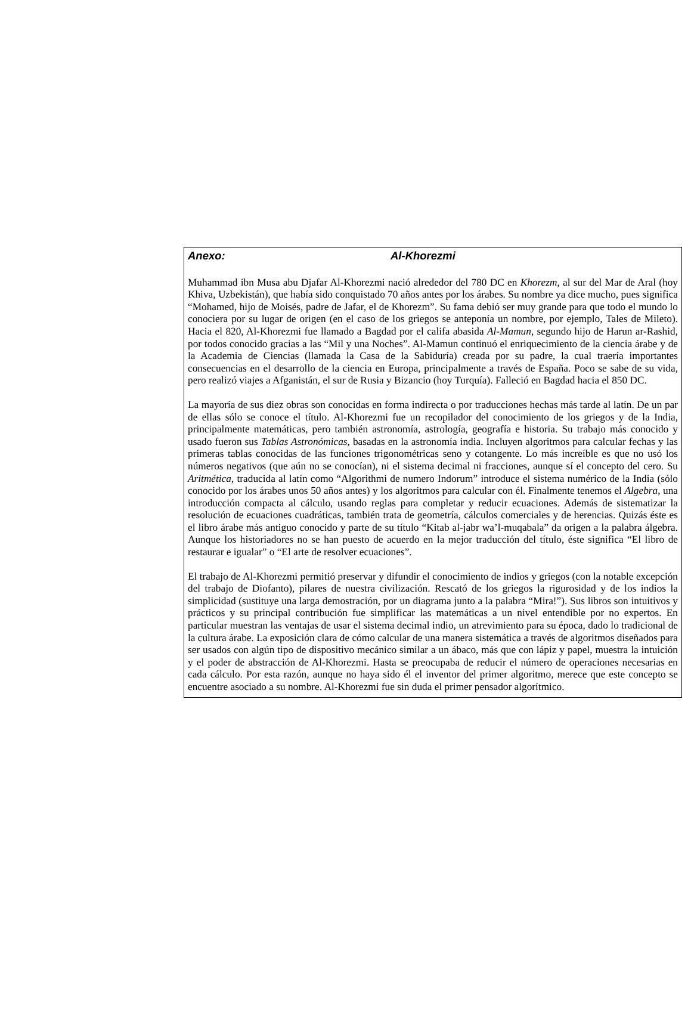Anexo: Al-Khorezmi
Muhammad ibn Musa abu Djafar Al-Khorezmi nació alrededor del 780 DC en Khorezm, al sur del Mar de Aral (hoy Khiva, Uzbekistán), que había sido conquistado 70 años antes por los árabes. Su nombre ya dice mucho, pues significa “Mohamed, hijo de Moisés, padre de Jafar, el de Khorezm”. Su fama debió ser muy grande para que todo el mundo lo conociera por su lugar de origen (en el caso de los griegos se anteponía un nombre, por ejemplo, Tales de Mileto). Hacia el 820, Al-Khorezmi fue llamado a Bagdad por el califa abasida Al-Mamun, segundo hijo de Harun ar-Rashid, por todos conocido gracias a las “Mil y una Noches”. Al-Mamun continuó el enriquecimiento de la ciencia árabe y de la Academia de Ciencias (llamada la Casa de la Sabiduría) creada por su padre, la cual traería importantes consecuencias en el desarrollo de la ciencia en Europa, principalmente a través de España. Poco se sabe de su vida, pero realizó viajes a Afganistán, el sur de Rusia y Bizancio (hoy Turquía). Falleció en Bagdad hacia el 850 DC.
La mayoría de sus diez obras son conocidas en forma indirecta o por traducciones hechas más tarde al latín. De un par de ellas sólo se conoce el título. Al-Khorezmi fue un recopilador del conocimiento de los griegos y de la India, principalmente matemáticas, pero también astronomía, astrología, geografía e historia. Su trabajo más conocido y usado fueron sus Tablas Astronómicas, basadas en la astronomía india. Incluyen algoritmos para calcular fechas y las primeras tablas conocidas de las funciones trigonométricas seno y cotangente. Lo más increíble es que no usó los números negativos (que aún no se conocían), ni el sistema decimal ni fracciones, aunque sí el concepto del cero. Su Aritmética, traducida al latín como “Algorithmi de numero Indorum” introduce el sistema numérico de la India (sólo conocido por los árabes unos 50 años antes) y los algoritmos para calcular con él. Finalmente tenemos el Algebra, una introducción compacta al cálculo, usando reglas para completar y reducir ecuaciones. Además de sistematizar la resolución de ecuaciones cuadráticas, también trata de geometría, cálculos comerciales y de herencias. Quizás éste es el libro árabe más antiguo conocido y parte de su título “Kitab al-jabr wa’l-muqabala” da origen a la palabra álgebra. Aunque los historiadores no se han puesto de acuerdo en la mejor traducción del título, éste significa “El libro de restaurar e igualar” o “El arte de resolver ecuaciones”.
El trabajo de Al-Khorezmi permitió preservar y difundir el conocimiento de indios y griegos (con la notable excepción del trabajo de Diofanto), pilares de nuestra civilización. Rescató de los griegos la rigurosidad y de los indios la simplicidad (sustituye una larga demostración, por un diagrama junto a la palabra “Mira!”). Sus libros son intuitivos y prácticos y su principal contribución fue simplificar las matemáticas a un nivel entendible por no expertos. En particular muestran las ventajas de usar el sistema decimal indio, un atrevimiento para su época, dado lo tradicional de la cultura árabe. La exposición clara de cómo calcular de una manera sistemática a través de algoritmos diseñados para ser usados con algún tipo de dispositivo mecánico similar a un ábaco, más que con lápiz y papel, muestra la intuición y el poder de abstracción de Al-Khorezmi. Hasta se preocupaba de reducir el número de operaciones necesarias en cada cálculo. Por esta razón, aunque no haya sido él el inventor del primer algoritmo, merece que este concepto se encuentre asociado a su nombre. Al-Khorezmi fue sin duda el primer pensador algorítmico.